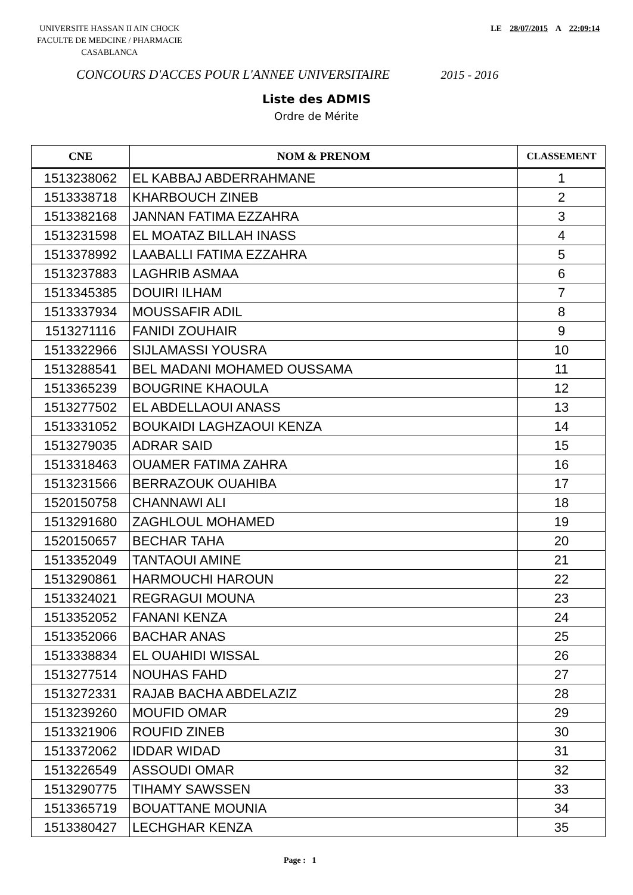UNIVERSITE HASSAN II AIN CHOCK
FACULTE DE MEDCINE / PHARMACIE
CASABLANCA
LE 28/07/2015 A 22:09:14
CONCOURS D'ACCES POUR L'ANNEE UNIVERSITAIRE 2015 - 2016
Liste des ADMIS
Ordre de Mérite
| CNE | NOM & PRENOM | CLASSEMENT |
| --- | --- | --- |
| 1513238062 | EL KABBAJ ABDERRAHMANE | 1 |
| 1513338718 | KHARBOUCH ZINEB | 2 |
| 1513382168 | JANNAN FATIMA EZZAHRA | 3 |
| 1513231598 | EL MOATAZ BILLAH INASS | 4 |
| 1513378992 | LAABALLI FATIMA EZZAHRA | 5 |
| 1513237883 | LAGHRIB ASMAA | 6 |
| 1513345385 | DOUIRI ILHAM | 7 |
| 1513337934 | MOUSSAFIR ADIL | 8 |
| 1513271116 | FANIDI ZOUHAIR | 9 |
| 1513322966 | SIJLAMASSI YOUSRA | 10 |
| 1513288541 | BEL MADANI MOHAMED OUSSAMA | 11 |
| 1513365239 | BOUGRINE KHAOULA | 12 |
| 1513277502 | EL ABDELLAOUI ANASS | 13 |
| 1513331052 | BOUKAIDI LAGHZAOUI KENZA | 14 |
| 1513279035 | ADRAR SAID | 15 |
| 1513318463 | OUAMER FATIMA ZAHRA | 16 |
| 1513231566 | BERRAZOUK OUAHIBA | 17 |
| 1520150758 | CHANNAWI ALI | 18 |
| 1513291680 | ZAGHLOUL MOHAMED | 19 |
| 1520150657 | BECHAR TAHA | 20 |
| 1513352049 | TANTAOUI AMINE | 21 |
| 1513290861 | HARMOUCHI HAROUN | 22 |
| 1513324021 | REGRAGUI MOUNA | 23 |
| 1513352052 | FANANI KENZA | 24 |
| 1513352066 | BACHAR ANAS | 25 |
| 1513338834 | EL OUAHIDI WISSAL | 26 |
| 1513277514 | NOUHAS FAHD | 27 |
| 1513272331 | RAJAB BACHA ABDELAZIZ | 28 |
| 1513239260 | MOUFID OMAR | 29 |
| 1513321906 | ROUFID ZINEB | 30 |
| 1513372062 | IDDAR WIDAD | 31 |
| 1513226549 | ASSOUDI OMAR | 32 |
| 1513290775 | TIHAMY SAWSSEN | 33 |
| 1513365719 | BOUATTANE MOUNIA | 34 |
| 1513380427 | LECHGHAR KENZA | 35 |
Page : 1